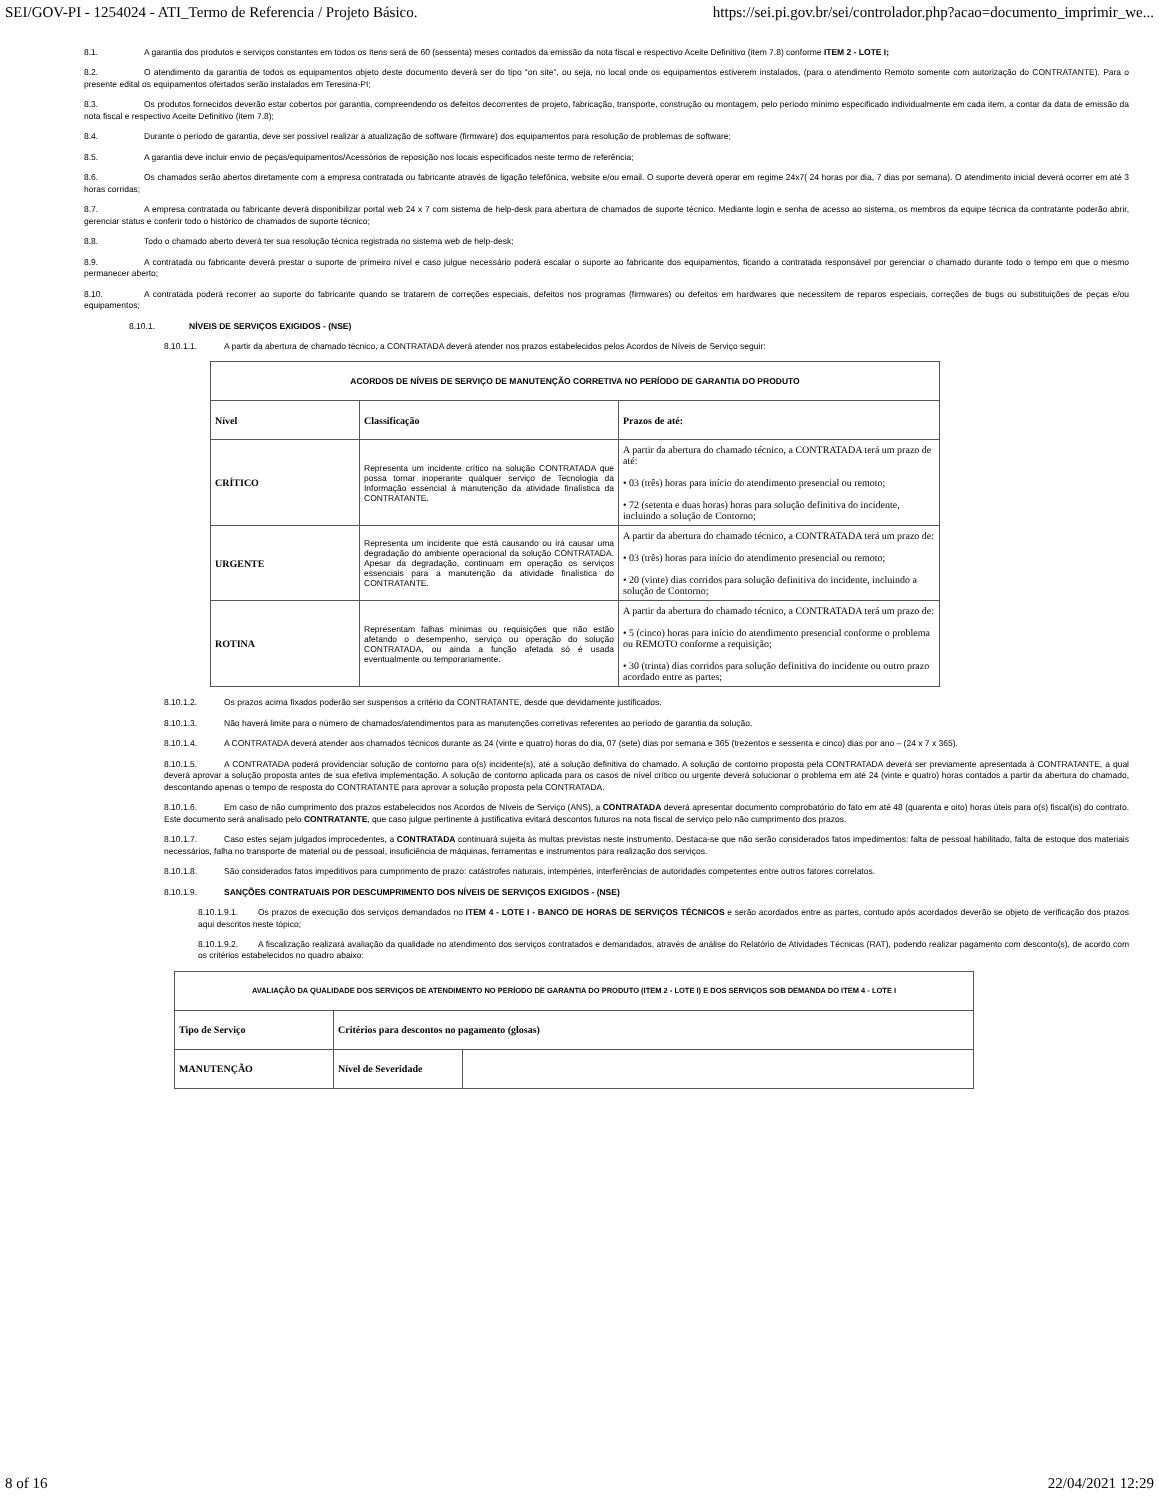SEI/GOV-PI - 1254024 - ATI_Termo de Referencia / Projeto Básico. https://sei.pi.gov.br/sei/controlador.php?acao=documento_imprimir_we...
8.1. A garantia dos produtos e serviços constantes em todos os Itens será de 60 (sessenta) meses contados da emissão da nota fiscal e respectivo Aceite Definitivo (item 7.8) conforme ITEM 2 - LOTE I;
8.2. O atendimento da garantia de todos os equipamentos objeto deste documento deverá ser do tipo “on site”, ou seja, no local onde os equipamentos estiverem instalados, (para o atendimento Remoto somente com autorização do CONTRATANTE). Para o presente edital os equipamentos ofertados serão instalados em Teresina-PI;
8.3. Os produtos fornecidos deverão estar cobertos por garantia, compreendendo os defeitos decorrentes de projeto, fabricação, transporte, construção ou montagem, pelo período mínimo especificado individualmente em cada item, a contar da data de emissão da nota fiscal e respectivo Aceite Definitivo (item 7.8);
8.4. Durante o período de garantia, deve ser possível realizar a atualização de software (firmware) dos equipamentos para resolução de problemas de software;
8.5. A garantia deve incluir envio de peças/equipamentos/Acessórios de reposição nos locais especificados neste termo de referência;
8.6. Os chamados serão abertos diretamente com a empresa contratada ou fabricante através de ligação telefônica, website e/ou email. O suporte deverá operar em regime 24x7( 24 horas por dia, 7 dias por semana). O atendimento inicial deverá ocorrer em até 3 horas corridas;
8.7. A empresa contratada ou fabricante deverá disponibilizar portal web 24 x 7 com sistema de help-desk para abertura de chamados de suporte técnico. Mediante login e senha de acesso ao sistema, os membros da equipe técnica da contratante poderão abrir, gerenciar status e conferir todo o histórico de chamados de suporte técnico;
8.8. Todo o chamado aberto deverá ter sua resolução técnica registrada no sistema web de help-desk;
8.9. A contratada ou fabricante deverá prestar o suporte de primeiro nível e caso julgue necessário poderá escalar o suporte ao fabricante dos equipamentos, ficando a contratada responsável por gerenciar o chamado durante todo o tempo em que o mesmo permanecer aberto;
8.10. A contratada poderá recorrer ao suporte do fabricante quando se tratarem de correções especiais, defeitos nos programas (firmwares) ou defeitos em hardwares que necessitem de reparos especiais, correções de bugs ou substituições de peças e/ou equipamentos;
8.10.1. NÍVEIS DE SERVIÇOS EXIGIDOS - (NSE)
8.10.1.1. A partir da abertura de chamado técnico, a CONTRATADA deverá atender nos prazos estabelecidos pelos Acordos de Níveis de Serviço seguir:
| ACORDOS DE NÍVEIS DE SERVIÇO DE MANUTENÇÃO CORRETIVA NO PERÍODO DE GARANTIA DO PRODUTO | | |
| --- | --- | --- |
| Nível | Classificação | Prazos de até: |
| CRÍTICO | Representa um incidente crítico na solução CONTRATADA que possa tornar inoperante qualquer serviço de Tecnologia da Informação essencial à manutenção da atividade finalística da CONTRATANTE. | A partir da abertura do chamado técnico, a CONTRATADA terá um prazo de até: • 03 (três) horas para início do atendimento presencial ou remoto; • 72 (setenta e duas horas) horas para solução definitiva do incidente, incluindo a solução de Contorno; |
| URGENTE | Representa um incidente que está causando ou irá causar uma degradação do ambiente operacional da solução CONTRATADA. Apesar da degradação, continuam em operação os serviços essenciais para a manutenção da atividade finalística do CONTRATANTE. | A partir da abertura do chamado técnico, a CONTRATADA terá um prazo de: • 03 (três) horas para início do atendimento presencial ou remoto; • 20 (vinte) dias corridos para solução definitiva do incidente, incluindo a solução de Contorno; |
| ROTINA | Representam falhas mínimas ou requisições que não estão afetando o desempenho, serviço ou operação do solução CONTRATADA, ou ainda a função afetada só é usada eventualmente ou temporariamente. | A partir da abertura do chamado técnico, a CONTRATADA terá um prazo de: • 5 (cinco) horas para início do atendimento presencial conforme o problema ou REMOTO conforme a requisição; • 30 (trinta) dias corridos para solução definitiva do incidente ou outro prazo acordado entre as partes; |
8.10.1.2. Os prazos acima fixados poderão ser suspensos a critério da CONTRATANTE, desde que devidamente justificados.
8.10.1.3. Não haverá limite para o número de chamados/atendimentos para as manutenções corretivas referentes ao período de garantia da solução.
8.10.1.4. A CONTRATADA deverá atender aos chamados técnicos durante as 24 (vinte e quatro) horas do dia, 07 (sete) dias por semana e 365 (trezentos e sessenta e cinco) dias por ano – (24 x 7 x 365).
8.10.1.5. A CONTRATADA poderá providenciar solução de contorno para o(s) incidente(s), até a solução definitiva do chamado. A solução de contorno proposta pela CONTRATADA deverá ser previamente apresentada à CONTRATANTE, a qual deverá aprovar a solução proposta antes de sua efetiva implementação. A solução de contorno aplicada para os casos de nível crítico ou urgente deverá solucionar o problema em até 24 (vinte e quatro) horas contados a partir da abertura do chamado, descontando apenas o tempo de resposta do CONTRATANTE para aprovar a solução proposta pela CONTRATADA.
8.10.1.6. Em caso de não cumprimento dos prazos estabelecidos nos Acordos de Níveis de Serviço (ANS), a CONTRATADA deverá apresentar documento comprobatório do fato em até 48 (quarenta e oito) horas úteis para o(s) fiscal(is) do contrato. Este documento será analisado pelo CONTRATANTE, que caso julgue pertinente à justificativa evitará descontos futuros na nota fiscal de serviço pelo não cumprimento dos prazos.
8.10.1.7. Caso estes sejam julgados improcedentes, a CONTRATADA continuará sujeita às multas previstas neste instrumento. Destaca-se que não serão considerados fatos impedimentos: falta de pessoal habilitado, falta de estoque dos materiais necessários, falha no transporte de material ou de pessoal, insuficiência de máquinas, ferramentas e instrumentos para realização dos serviços.
8.10.1.8. São considerados fatos impeditivos para cumprimento de prazo: catástrofes naturais, intempéries, interferências de autoridades competentes entre outros fatores correlatos.
8.10.1.9. SANÇÕES CONTRATUAIS POR DESCUMPRIMENTO DOS NÍVEIS DE SERVIÇOS EXIGIDOS - (NSE)
8.10.1.9.1. Os prazos de execução dos serviços demandados no ITEM 4 - LOTE I - BANCO DE HORAS DE SERVIÇOS TÉCNICOS e serão acordados entre as partes, contudo após acordados deverão se objeto de verificação dos prazos aqui descritos neste tópico;
8.10.1.9.2. A fiscalização realizará avaliação da qualidade no atendimento dos serviços contratados e demandados, através de análise do Relatório de Atividades Técnicas (RAT), podendo realizar pagamento com desconto(s), de acordo com os critérios estabelecidos no quadro abaixo:
| AVALIAÇÃO DA QUALIDADE DOS SERVIÇOS DE ATENDIMENTO NO PERÍODO DE GARANTIA DO PRODUTO (ITEM 2 - LOTE I) E DOS SERVIÇOS SOB DEMANDA DO ITEM 4 - LOTE I | | |
| --- | --- | --- |
| Tipo de Serviço | Critérios para descontos no pagamento (glosas) | |
| MANUTENÇÃO | Nível de Severidade | |
8 of 16 22/04/2021 12:29